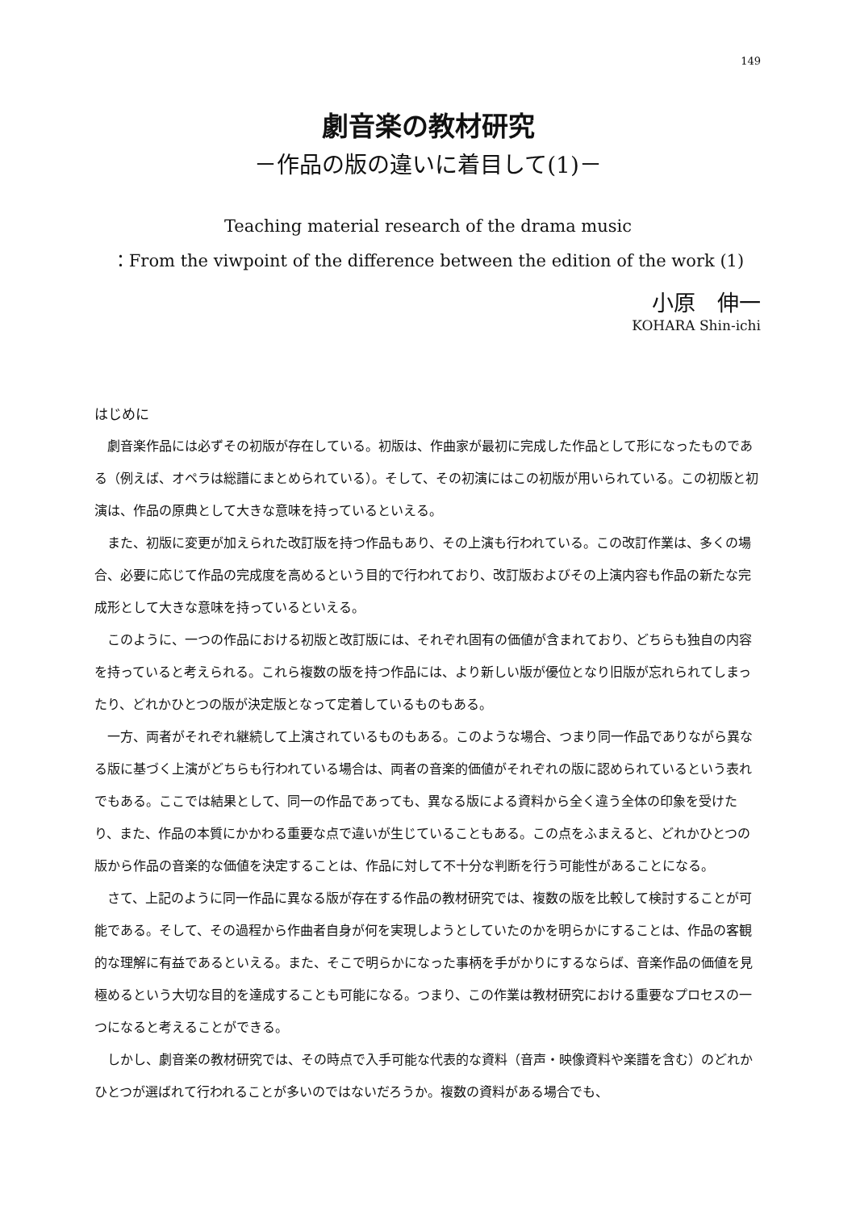149
劇音楽の教材研究
－作品の版の違いに着目して(1)－
Teaching material research of the drama music
：From the viwpoint of the difference between the edition of the work (1)
小原　伸一
KOHARA Shin-ichi
はじめに
劇音楽作品には必ずその初版が存在している。初版は、作曲家が最初に完成した作品として形になったものである（例えば、オペラは総譜にまとめられている）。そして、その初演にはこの初版が用いられている。この初版と初演は、作品の原典として大きな意味を持っているといえる。
また、初版に変更が加えられた改訂版を持つ作品もあり、その上演も行われている。この改訂作業は、多くの場合、必要に応じて作品の完成度を高めるという目的で行われており、改訂版およびその上演内容も作品の新たな完成形として大きな意味を持っているといえる。
このように、一つの作品における初版と改訂版には、それぞれ固有の価値が含まれており、どちらも独自の内容を持っていると考えられる。これら複数の版を持つ作品には、より新しい版が優位となり旧版が忘れられてしまったり、どれかひとつの版が決定版となって定着しているものもある。
一方、両者がそれぞれ継続して上演されているものもある。このような場合、つまり同一作品でありながら異なる版に基づく上演がどちらも行われている場合は、両者の音楽的価値がそれぞれの版に認められているという表れでもある。ここでは結果として、同一の作品であっても、異なる版による資料から全く違う全体の印象を受けたり、また、作品の本質にかかわる重要な点で違いが生じていることもある。この点をふまえると、どれかひとつの版から作品の音楽的な価値を決定することは、作品に対して不十分な判断を行う可能性があることになる。
さて、上記のように同一作品に異なる版が存在する作品の教材研究では、複数の版を比較して検討することが可能である。そして、その過程から作曲者自身が何を実現しようとしていたのかを明らかにすることは、作品の客観的な理解に有益であるといえる。また、そこで明らかになった事柄を手がかりにするならば、音楽作品の価値を見極めるという大切な目的を達成することも可能になる。つまり、この作業は教材研究における重要なプロセスの一つになると考えることができる。
しかし、劇音楽の教材研究では、その時点で入手可能な代表的な資料（音声・映像資料や楽譜を含む）のどれかひとつが選ばれて行われることが多いのではないだろうか。複数の資料がある場合でも、